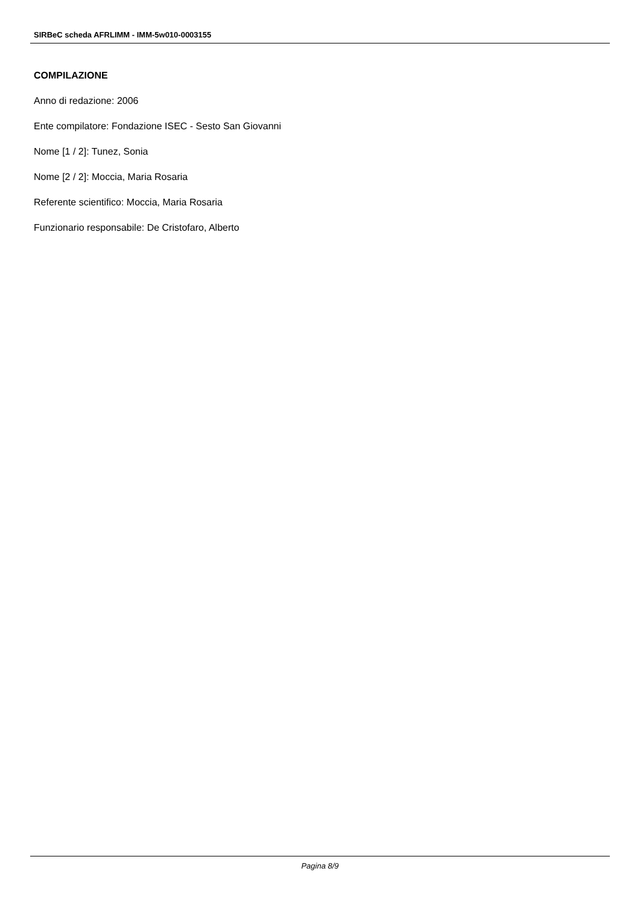SIRBeC scheda AFRLIMM - IMM-5w010-0003155
COMPILAZIONE
Anno di redazione: 2006
Ente compilatore: Fondazione ISEC - Sesto San Giovanni
Nome [1 / 2]: Tunez, Sonia
Nome [2 / 2]: Moccia, Maria Rosaria
Referente scientifico: Moccia, Maria Rosaria
Funzionario responsabile: De Cristofaro, Alberto
Pagina 8/9